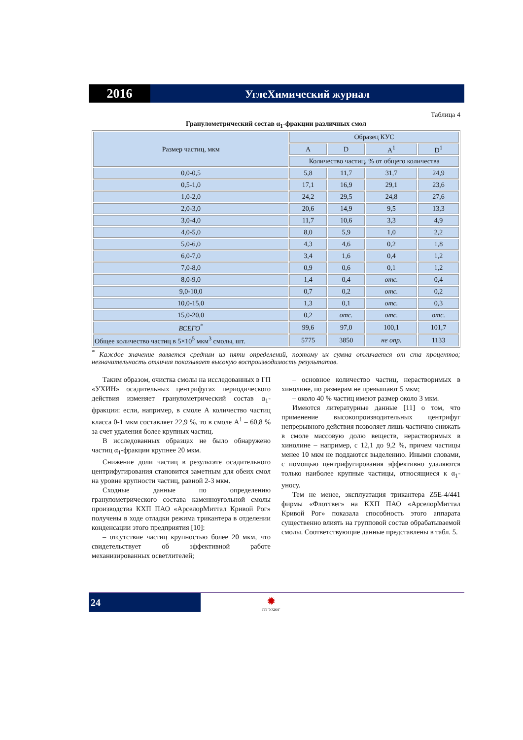2016
УглеХимический журнал
Таблица 4
Гранулометрический состав α<sub>1</sub>-фракции различных смол
| Размер частиц, мкм | Образец КУС | | | |
| --- | --- | --- | --- | --- |
| | A | D | A<sup>1</sup> | D<sup>1</sup> |
| | Количество частиц, % от общего количества | | | |
| 0,0-0,5 | 5,8 | 11,7 | 31,7 | 24,9 |
| 0,5-1,0 | 17,1 | 16,9 | 29,1 | 23,6 |
| 1,0-2,0 | 24,2 | 29,5 | 24,8 | 27,6 |
| 2,0-3,0 | 20,6 | 14,9 | 9,5 | 13,3 |
| 3,0-4,0 | 11,7 | 10,6 | 3,3 | 4,9 |
| 4,0-5,0 | 8,0 | 5,9 | 1,0 | 2,2 |
| 5,0-6,0 | 4,3 | 4,6 | 0,2 | 1,8 |
| 6,0-7,0 | 3,4 | 1,6 | 0,4 | 1,2 |
| 7,0-8,0 | 0,9 | 0,6 | 0,1 | 1,2 |
| 8,0-9,0 | 1,4 | 0,4 | отс. | 0,4 |
| 9,0-10,0 | 0,7 | 0,2 | отс. | 0,2 |
| 10,0-15,0 | 1,3 | 0,1 | отс. | 0,3 |
| 15,0-20,0 | 0,2 | отс. | отс. | отс. |
| ВСЕГО<sup>*</sup> | 99,6 | 97,0 | 100,1 | 101,7 |
| Общее количество частиц в 5×10<sup>5</sup> мкм<sup>3</sup> смолы, шт. | 5775 | 3850 | не опр. | 1133 |
<sup>*</sup> Каждое значение является средним из пяти определений, поэтому их сумма отличается от ста процентов; незначительность отличия показывает высокую воспроизводимость результатов.
Таким образом, очистка смолы на исследованных в ГП «УХИН» осадительных центрифугах периодического действия изменяет гранулометрический состав α<sub>1</sub>-фракции: если, например, в смоле А количество частиц класса 0-1 мкм составляет 22,9 %, то в смоле А<sup>1</sup> – 60,8 % за счет удаления более крупных частиц.
В исследованных образцах не было обнаружено частиц α<sub>1</sub>-фракции крупнее 20 мкм.
Снижение доли частиц в результате осадительного центрифугирования становится заметным для обеих смол на уровне крупности частиц, равной 2-3 мкм.
Сходные данные по определению гранулометрического состава каменноугольной смолы производства КХП ПАО «АрселорМиттал Кривой Рог» получены в ходе отладки режима трикантера в отделении конденсации этого предприятия [10]:
– отсутствие частиц крупностью более 20 мкм, что свидетельствует об эффективной работе механизированных осветлителей;
– основное количество частиц, нерастворимых в хинолине, по размерам не превышают 5 мкм;
– около 40 % частиц имеют размер около 3 мкм.
Имеются литературные данные [11] о том, что применение высокопроизводительных центрифуг непрерывного действия позволяет лишь частично снижать в смоле массовую долю веществ, нерастворимых в хинолине – например, с 12,1 до 9,2 %, причем частицы менее 10 мкм не поддаются выделению. Иными словами, с помощью центрифугирования эффективно удаляются только наиболее крупные частицы, относящиеся к α<sub>1</sub>-уносу.
Тем не менее, эксплуатация трикантера Z5E-4/441 фирмы «Флоттвег» на КХП ПАО «АрселорМиттал Кривой Рог» показала способность этого аппарата существенно влиять на групповой состав обрабатываемой смолы. Соответствующие данные представлены в табл. 5.
24
✹
ГП "УХИН"